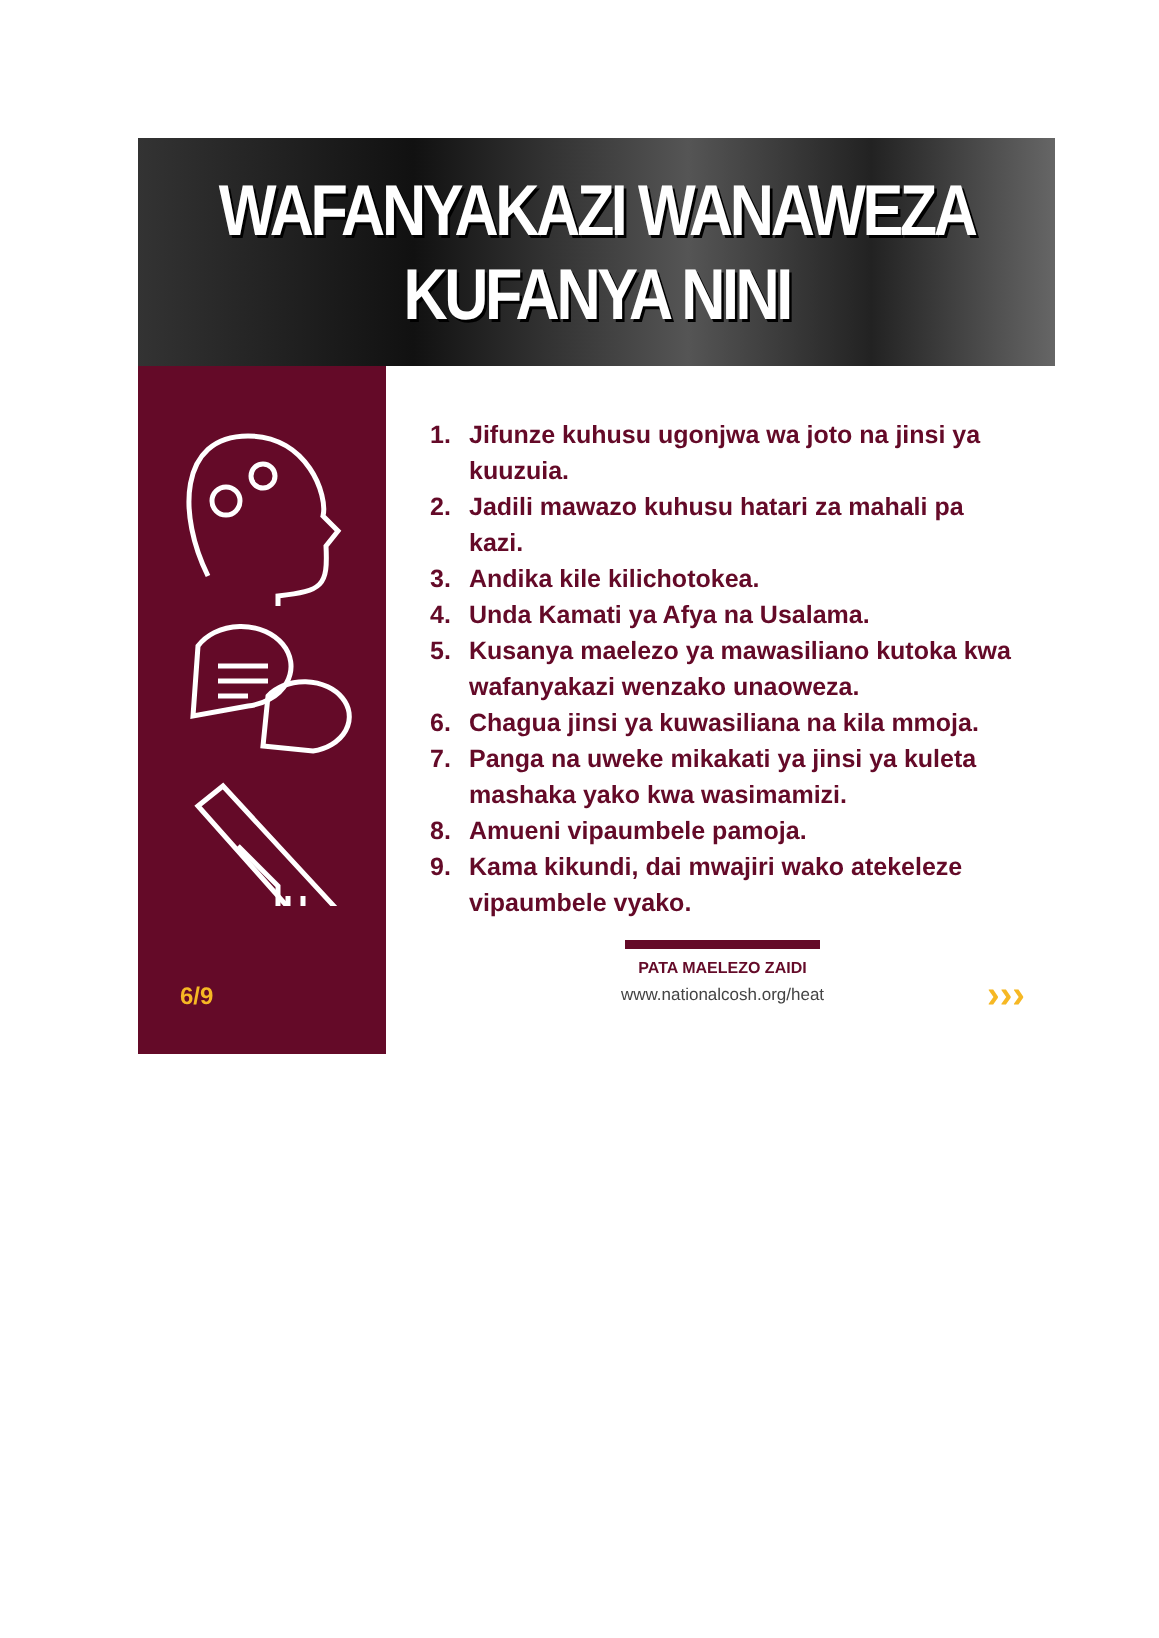WAFANYAKAZI WANAWEZA
KUFANYA NINI
6/9
1. Jifunze kuhusu ugonjwa wa joto na jinsi ya kuuzuia.
2. Jadili mawazo kuhusu hatari za mahali pa kazi.
3. Andika kile kilichotokea.
4. Unda Kamati ya Afya na Usalama.
5. Kusanya maelezo ya mawasiliano kutoka kwa wafanyakazi wenzako unaoweza.
6. Chagua jinsi ya kuwasiliana na kila mmoja.
7. Panga na uweke mikakati ya jinsi ya kuleta mashaka yako kwa wasimamizi.
8. Amueni vipaumbele pamoja.
9. Kama kikundi, dai mwajiri wako atekeleze vipaumbele vyako.
PATA MAELEZO ZAIDI
www.nationalcosh.org/heat
›››